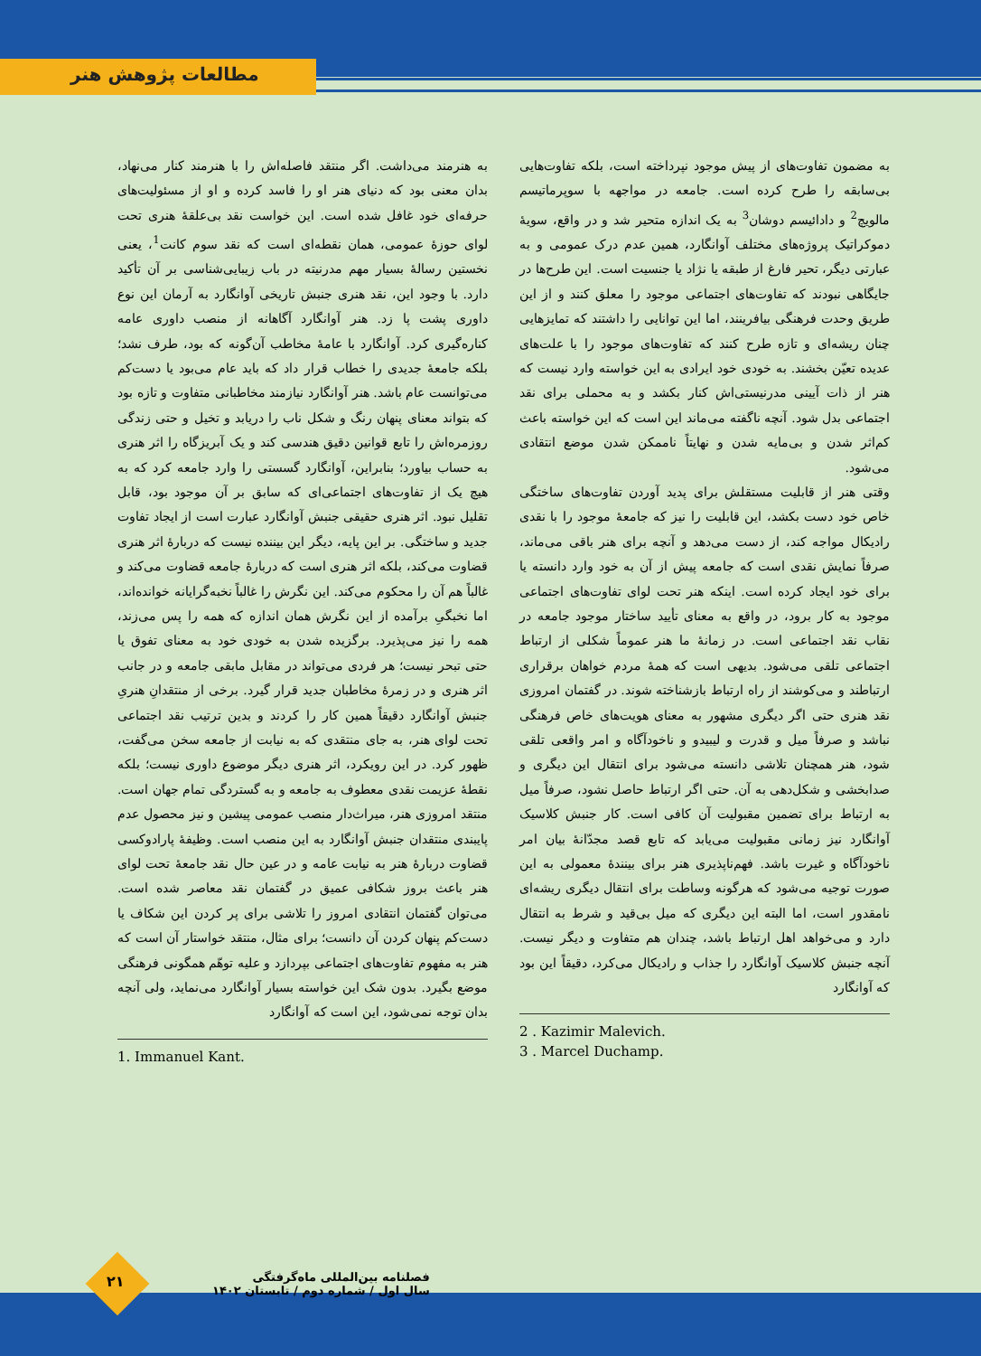مطالعات پژوهش هنر
به هنرمند می‌داشت. اگر منتقد فاصله‌اش را با هنرمند کنار می‌نهاد، بدان معنی بود که دنیای هنر او را فاسد کرده و او از مسئولیت‌های حرفه‌ای خود غافل شده است. این خواست نقد بی‌علقهٔ هنری تحت لوای حوزهٔ عمومی، همان نقطه‌ای است که نقد سوم کانت<sup>1</sup>، یعنی نخستین رسالهٔ بسیار مهم مدرنیته در باب زیبایی‌شناسی بر آن تأکید دارد. با وجود این، نقد هنری جنبش تاریخی آوانگارد به آرمان این نوع داوری پشت پا زد. هنر آوانگارد آگاهانه از منصب داوری عامه کناره‌گیری کرد. آوانگارد با عامهٔ مخاطب آن‌گونه که بود، طرف نشد؛ بلکه جامعهٔ جدیدی را خطاب قرار داد که باید عام می‌بود یا دست‌کم می‌توانست عام باشد. هنر آوانگارد نیازمند مخاطبانی متفاوت و تازه بود که بتواند معنای پنهان رنگ و شکل ناب را دریابد و تخیل و حتی زندگی روزمره‌اش را تابع قوانین دقیق هندسی کند و یک آبریزگاه را اثر هنری به حساب بیاورد؛ بنابراین، آوانگارد گسستی را وارد جامعه کرد که به هیچ یک از تفاوت‌های اجتماعی‌ای که سابق بر آن موجود بود، قابل تقلیل نبود. اثر هنری حقیقی جنبش آوانگارد عبارت است از ایجاد تفاوت جدید و ساختگی. بر این پایه، دیگر این بیننده نیست که دربارهٔ اثر هنری قضاوت می‌کند، بلکه اثر هنری است که دربارهٔ جامعه قضاوت می‌کند و غالباً هم آن را محکوم می‌کند. این نگرش را غالباً نخبه‌گرایانه خوانده‌اند، اما نخبگیِ برآمده از این نگرش همان اندازه که همه را پس می‌زند، همه را نیز می‌پذیرد. برگزیده شدن به خودی خود به معنای تفوق یا حتی تبحر نیست؛ هر فردی می‌تواند در مقابل مابقی جامعه و در جانب اثر هنری و در زمرهٔ مخاطبان جدید قرار گیرد. برخی از منتقدانِ هنریِ جنبش آوانگارد دقیقاً همین کار را کردند و بدین ترتیب نقد اجتماعی تحت لوای هنر، به جای منتقدی که به نیابت از جامعه سخن می‌گفت، ظهور کرد. در این رویکرد، اثر هنری دیگر موضوع داوری نیست؛ بلکه نقطهٔ عزیمت نقدی معطوف به جامعه و به گستردگی تمام جهان است. منتقد امروزی هنر، میراث‌دار منصب عمومی پیشین و نیز محصول عدم پایبندی منتقدان جنبش آوانگارد به این منصب است. وظیفهٔ پارادوکسی قضاوت دربارهٔ هنر به نیابت عامه و در عین حال نقد جامعهٔ تحت لوای هنر باعث بروز شکافی عمیق در گفتمان نقد معاصر شده است. می‌توان گفتمان انتقادی امروز را تلاشی برای پر کردن این شکاف یا دست‌کم پنهان کردن آن دانست؛ برای مثال، منتقد خواستار آن است که هنر به مفهوم تفاوت‌های اجتماعی بپردازد و علیه توهّم همگونی فرهنگی موضع بگیرد. بدون شک این خواسته بسیار آوانگارد می‌نماید، ولی آنچه بدان توجه نمی‌شود، این است که آوانگارد
1. Immanuel Kant.
به مضمون تفاوت‌های از پیش موجود نپرداخته است، بلکه تفاوت‌هایی بی‌سابقه را طرح کرده است. جامعه در مواجهه با سوپرماتیسم مالویچ<sup>2</sup> و دادائیسم دوشان<sup>3</sup> به یک اندازه متحیر شد و در واقع، سویهٔ دموکراتیک پروژه‌های مختلف آوانگارد، همین عدم درک عمومی و به عبارتی دیگر، تحیر فارغ از طبقه یا نژاد یا جنسیت است. این طرح‌ها در جایگاهی نبودند که تفاوت‌های اجتماعی موجود را معلق کنند و از این طریق وحدت فرهنگی بیافرینند، اما این توانایی را داشتند که تمایزهایی چنان ریشه‌ای و تازه طرح کنند که تفاوت‌های موجود را با علت‌های عدیده تعیّن بخشند. به خودی خود ایرادی به این خواسته وارد نیست که هنر از ذات آیینی مدرنیستی‌اش کنار بکشد و به محملی برای نقد اجتماعی بدل شود. آنچه ناگفته می‌ماند این است که این خواسته باعث کم‌اثر شدن و بی‌مایه شدن و نهایتاً ناممکن شدن موضع انتقادی می‌شود.
وقتی هنر از قابلیت مستقلش برای پدید آوردن تفاوت‌های ساختگی خاص خود دست بکشد، این قابلیت را نیز که جامعهٔ موجود را با نقدی رادیکال مواجه کند، از دست می‌دهد و آنچه برای هنر باقی می‌ماند، صرفاً نمایش نقدی است که جامعه پیش از آن به خود وارد دانسته یا برای خود ایجاد کرده است. اینکه هنر تحت لوای تفاوت‌های اجتماعی موجود به کار برود، در واقع به معنای تأیید ساختار موجود جامعه در نقاب نقد اجتماعی است. در زمانهٔ ما هنر عموماً شکلی از ارتباط اجتماعی تلقی می‌شود. بدیهی است که همهٔ مردم خواهان برقراری ارتباطند و می‌کوشند از راه ارتباط بازشناخته شوند. در گفتمان امروزی نقد هنری حتی اگر دیگری مشهور به معنای هویت‌های خاص فرهنگی نباشد و صرفاً میل و قدرت و لیبیدو و ناخودآگاه و امر واقعی تلقی شود، هنر همچنان تلاشی دانسته می‌شود برای انتقال این دیگری و صدابخشی و شکل‌دهی به آن. حتی اگر ارتباط حاصل نشود، صرفاً میل به ارتباط برای تضمین مقبولیت آن کافی است. کار جنبش کلاسیک آوانگارد نیز زمانی مقبولیت می‌یابد که تابع قصد مجدّانهٔ بیان امر ناخودآگاه و غیرت باشد. فهم‌ناپذیری هنر برای بینندهٔ معمولی به این صورت توجیه می‌شود که هرگونه وساطت برای انتقال دیگری ریشه‌ای نامقدور است، اما البته این دیگری که میل بی‌قید و شرط به انتقال دارد و می‌خواهد اهل ارتباط باشد، چندان هم متفاوت و دیگر نیست. آنچه جنبش کلاسیک آوانگارد را جذاب و رادیکال می‌کرد، دقیقاً این بود که آوانگارد
2 . Kazimir Malevich.
3 . Marcel Duchamp.
۲۱
فصلنامه بین‌المللی ماه‌گرفتگی
سال اول / شماره دوم / تابستان ۱۴۰۲